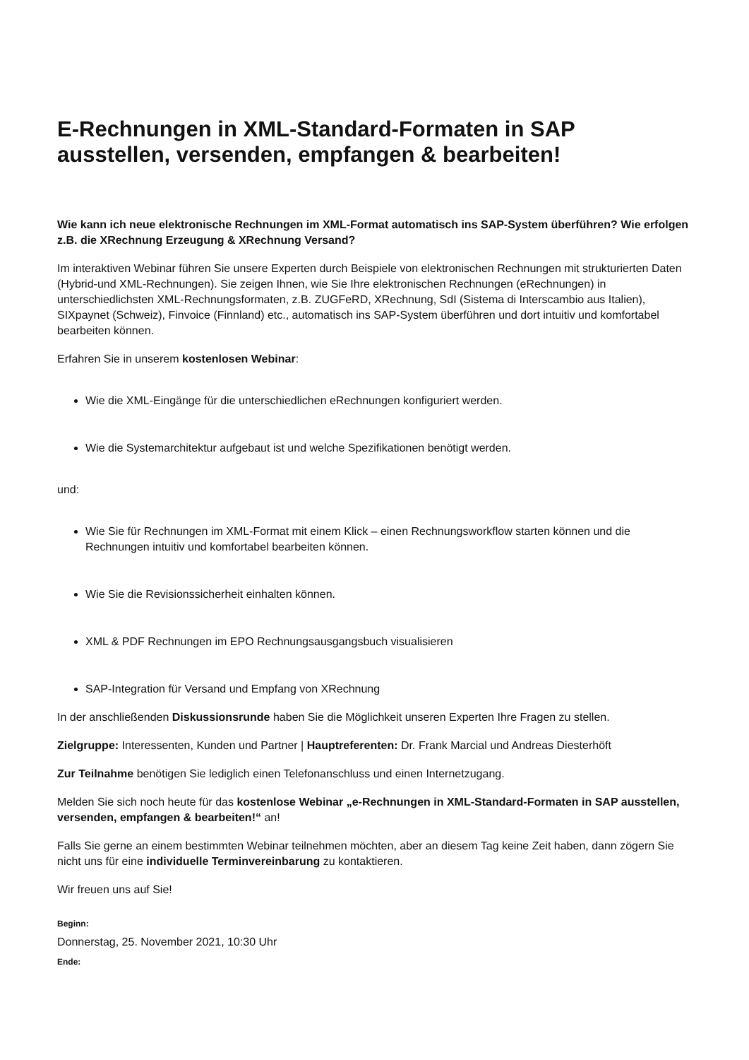E-Rechnungen in XML-Standard-Formaten in SAP ausstellen, versenden, empfangen & bearbeiten!
Wie kann ich neue elektronische Rechnungen im XML-Format automatisch ins SAP-System überführen? Wie erfolgen z.B. die XRechnung Erzeugung & XRechnung Versand?
Im interaktiven Webinar führen Sie unsere Experten durch Beispiele von elektronischen Rechnungen mit strukturierten Daten (Hybrid-und XML-Rechnungen). Sie zeigen Ihnen, wie Sie Ihre elektronischen Rechnungen (eRechnungen) in unterschiedlichsten XML-Rechnungsformaten, z.B. ZUGFeRD, XRechnung, SdI (Sistema di Interscambio aus Italien), SIXpaynet (Schweiz), Finvoice (Finnland) etc., automatisch ins SAP-System überführen und dort intuitiv und komfortabel bearbeiten können.
Erfahren Sie in unserem kostenlosen Webinar:
Wie die XML-Eingänge für die unterschiedlichen eRechnungen konfiguriert werden.
Wie die Systemarchitektur aufgebaut ist und welche Spezifikationen benötigt werden.
und:
Wie Sie für Rechnungen im XML-Format mit einem Klick – einen Rechnungsworkflow starten können und die Rechnungen intuitiv und komfortabel bearbeiten können.
Wie Sie die Revisionssicherheit einhalten können.
XML & PDF Rechnungen im EPO Rechnungsausgangsbuch visualisieren
SAP-Integration für Versand und Empfang von XRechnung
In der anschließenden Diskussionsrunde haben Sie die Möglichkeit unseren Experten Ihre Fragen zu stellen.
Zielgruppe: Interessenten, Kunden und Partner | Hauptreferenten: Dr. Frank Marcial und Andreas Diesterhöft
Zur Teilnahme benötigen Sie lediglich einen Telefonanschluss und einen Internetzugang.
Melden Sie sich noch heute für das kostenlose Webinar „e-Rechnungen in XML-Standard-Formaten in SAP ausstellen, versenden, empfangen & bearbeiten!“ an!
Falls Sie gerne an einem bestimmten Webinar teilnehmen möchten, aber an diesem Tag keine Zeit haben, dann zögern Sie nicht uns für eine individuelle Terminvereinbarung zu kontaktieren.
Wir freuen uns auf Sie!
Beginn:
Donnerstag, 25. November 2021, 10:30 Uhr
Ende: